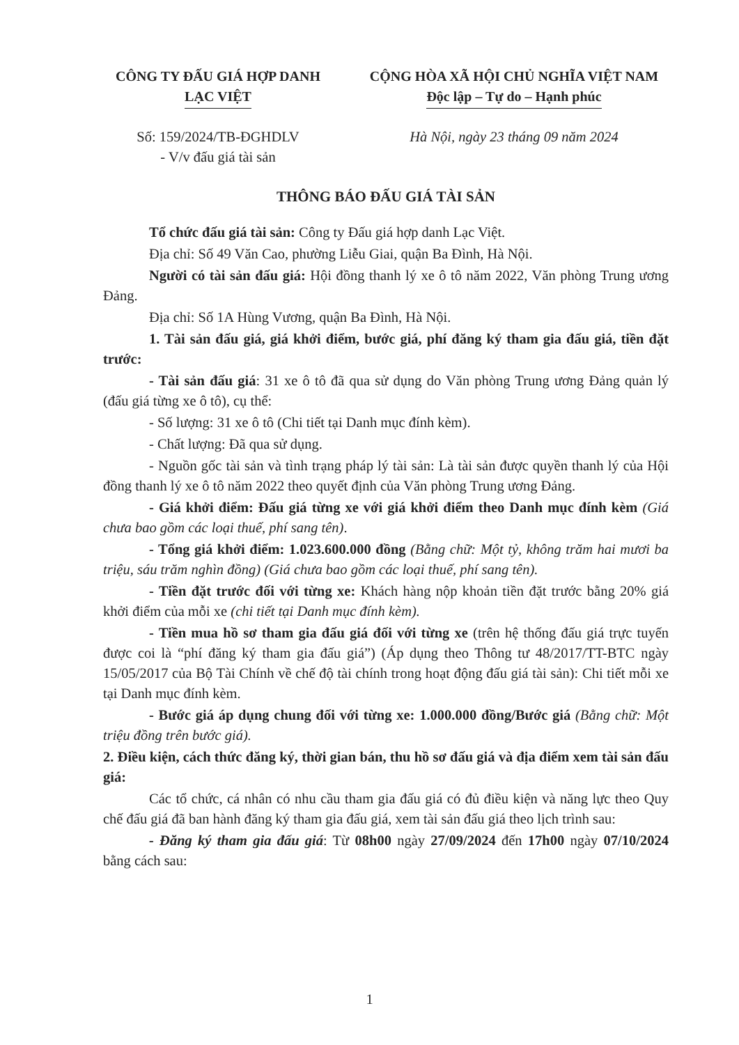CÔNG TY ĐẤU GIÁ HỢP DANH
LẠC VIỆT
CỘNG HÒA XÃ HỘI CHỦ NGHĨA VIỆT NAM
Độc lập – Tự do – Hạnh phúc
Số: 159/2024/TB-ĐGHDLV
- V/v đấu giá tài sản
Hà Nội, ngày 23 tháng 09 năm 2024
THÔNG BÁO ĐẤU GIÁ TÀI SẢN
Tổ chức đấu giá tài sản: Công ty Đấu giá hợp danh Lạc Việt.
Địa chỉ: Số 49 Văn Cao, phường Liễu Giai, quận Ba Đình, Hà Nội.
Người có tài sản đấu giá: Hội đồng thanh lý xe ô tô năm 2022, Văn phòng Trung ương Đảng.
Địa chỉ: Số 1A Hùng Vương, quận Ba Đình, Hà Nội.
1. Tài sản đấu giá, giá khởi điểm, bước giá, phí đăng ký tham gia đấu giá, tiền đặt trước:
- Tài sản đấu giá: 31 xe ô tô đã qua sử dụng do Văn phòng Trung ương Đảng quản lý (đấu giá từng xe ô tô), cụ thể:
- Số lượng: 31 xe ô tô (Chi tiết tại Danh mục đính kèm).
- Chất lượng: Đã qua sử dụng.
- Nguồn gốc tài sản và tình trạng pháp lý tài sản: Là tài sản được quyền thanh lý của Hội đồng thanh lý xe ô tô năm 2022 theo quyết định của Văn phòng Trung ương Đảng.
- Giá khởi điểm: Đấu giá từng xe với giá khởi điểm theo Danh mục đính kèm (Giá chưa bao gồm các loại thuế, phí sang tên).
- Tổng giá khởi điểm: 1.023.600.000 đồng (Bằng chữ: Một tỷ, không trăm hai mươi ba triệu, sáu trăm nghìn đồng) (Giá chưa bao gồm các loại thuế, phí sang tên).
- Tiền đặt trước đối với từng xe: Khách hàng nộp khoản tiền đặt trước bằng 20% giá khởi điểm của mỗi xe (chi tiết tại Danh mục đính kèm).
- Tiền mua hồ sơ tham gia đấu giá đối với từng xe (trên hệ thống đấu giá trực tuyến được coi là “phí đăng ký tham gia đấu giá”) (Áp dụng theo Thông tư 48/2017/TT-BTC ngày 15/05/2017 của Bộ Tài Chính về chế độ tài chính trong hoạt động đấu giá tài sản): Chi tiết mỗi xe tại Danh mục đính kèm.
- Bước giá áp dụng chung đối với từng xe: 1.000.000 đồng/Bước giá (Bằng chữ: Một triệu đồng trên bước giá).
2. Điều kiện, cách thức đăng ký, thời gian bán, thu hồ sơ đấu giá và địa điểm xem tài sản đấu giá:
Các tổ chức, cá nhân có nhu cầu tham gia đấu giá có đủ điều kiện và năng lực theo Quy chế đấu giá đã ban hành đăng ký tham gia đấu giá, xem tài sản đấu giá theo lịch trình sau:
- Đăng ký tham gia đấu giá: Từ 08h00 ngày 27/09/2024 đến 17h00 ngày 07/10/2024 bằng cách sau:
1